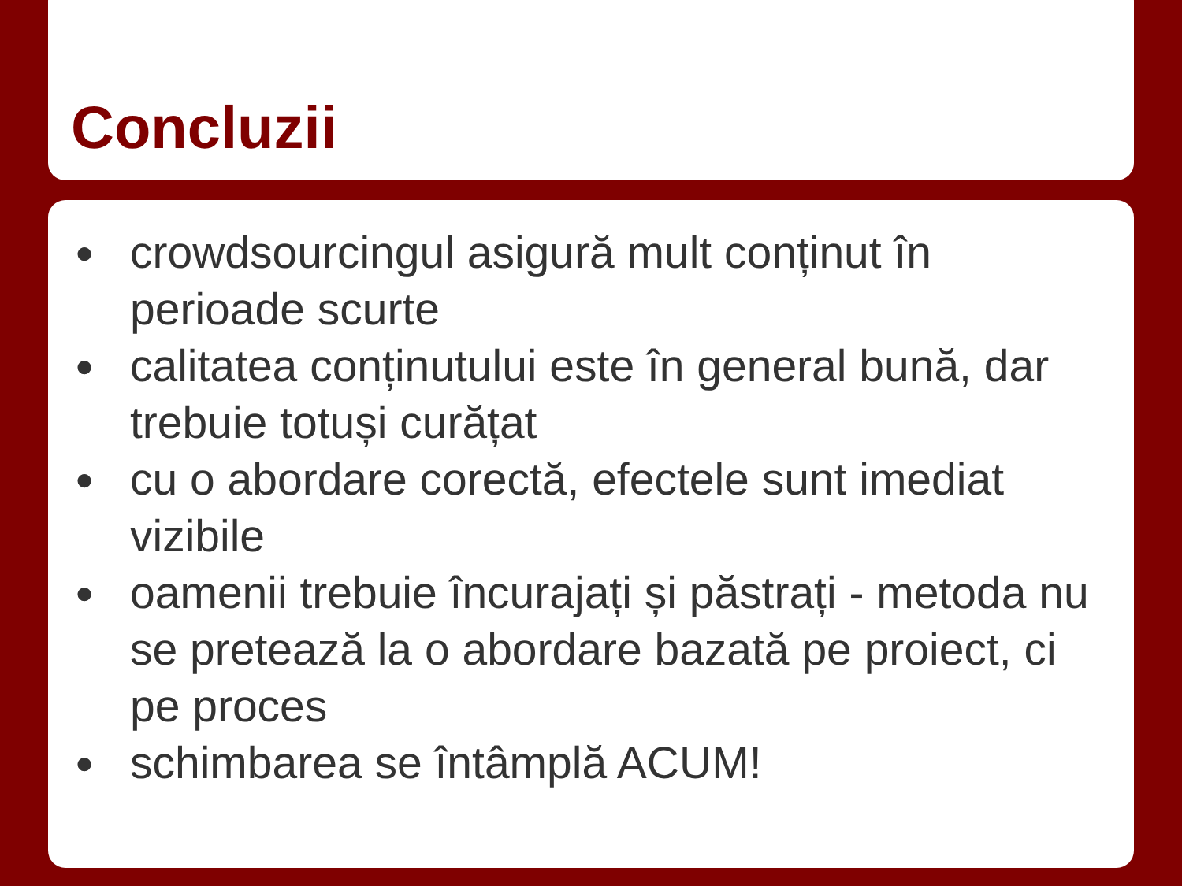Concluzii
● crowdsourcingul asigură mult conținut în perioade scurte
● calitatea conținutului este în general bună, dar trebuie totuși curățat
● cu o abordare corectă, efectele sunt imediat vizibile
● oamenii trebuie încurajați și păstrați - metoda nu se pretează la o abordare bazată pe proiect, ci pe proces
● schimbarea se întâmplă ACUM!